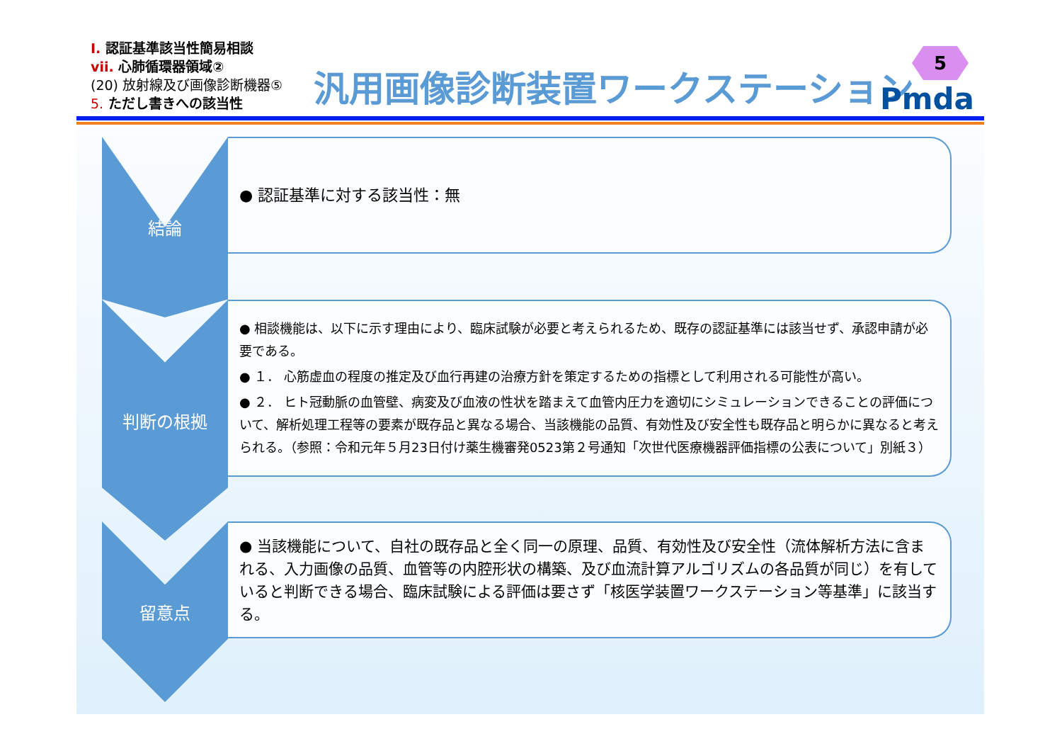Ⅰ. 認証基準該当性簡易相談
vii. 心肺循環器領域②
(20) 放射線及び画像診断機器⑤
5. ただし書きへの該当性
汎用画像診断装置ワークステーション
5
Pmda
結論 ● 認証基準に対する該当性：無
判断の根拠
● 相談機能は、以下に示す理由により、臨床試験が必要と考えられるため、既存の認証基準には該当せず、承認申請が必要である。
● １． 心筋虚血の程度の推定及び血行再建の治療方針を策定するための指標として利用される可能性が高い。
● ２． ヒト冠動脈の血管壁、病変及び血液の性状を踏まえて血管内圧力を適切にシミュレーションできることの評価について、解析処理工程等の要素が既存品と異なる場合、当該機能の品質、有効性及び安全性も既存品と明らかに異なると考えられる。（参照：令和元年５月23日付け薬生機審発0523第２号通知「次世代医療機器評価指標の公表について」別紙３）
留意点
● 当該機能について、自社の既存品と全く同一の原理、品質、有効性及び安全性（流体解析方法に含まれる、入力画像の品質、血管等の内腔形状の構築、及び血流計算アルゴリズムの各品質が同じ）を有していると判断できる場合、臨床試験による評価は要さず「核医学装置ワークステーション等基準」に該当する。